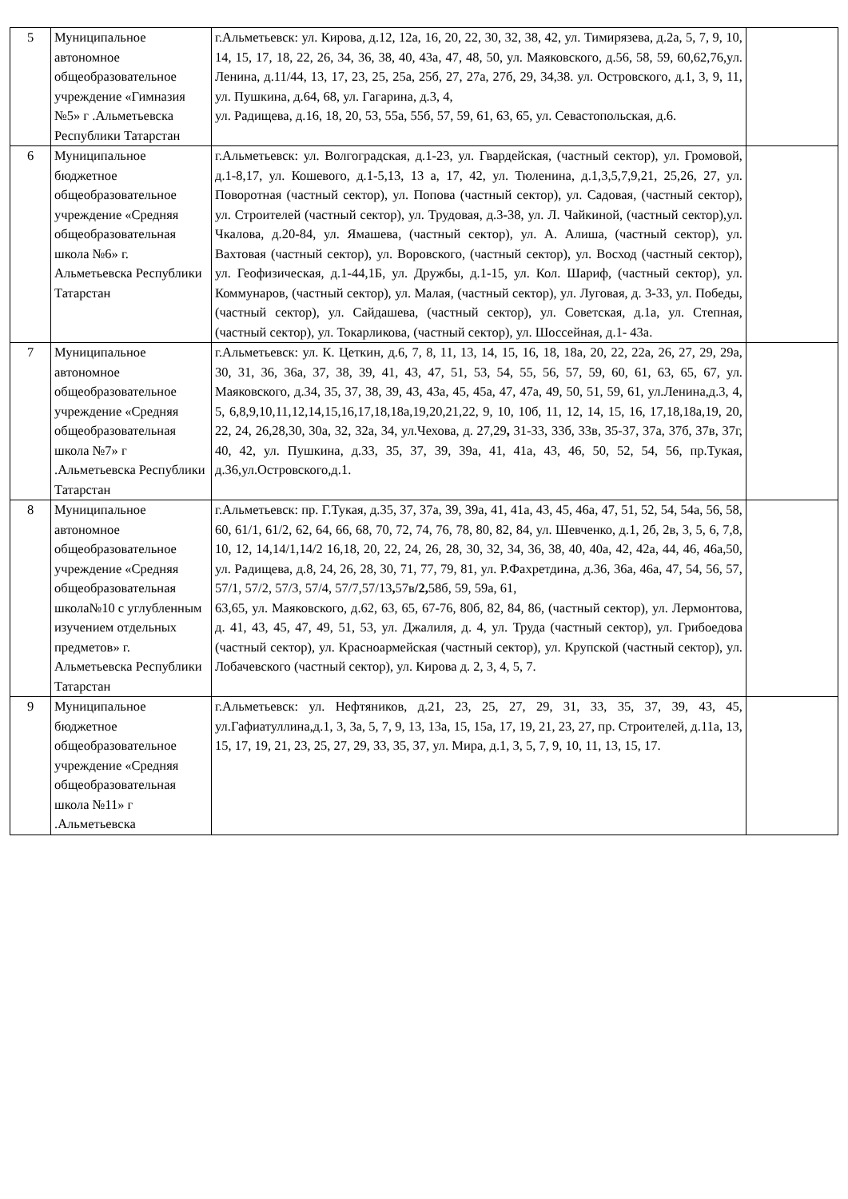| 5 | Муниципальное автономное общеобразовательное учреждение «Гимназия №5» г .Альметьевска Республики Татарстан | г.Альметьевск: ул. Кирова, д.12, 12а, 16, 20, 22, 30, 32, 38, 42, ул. Тимирязева, д.2а, 5, 7, 9, 10, 14, 15, 17, 18, 22, 26, 34, 36, 38, 40, 43а, 47, 48, 50, ул. Маяковского, д.56, 58, 59, 60,62,76,ул. Ленина, д.11/44, 13, 17, 23, 25, 25а, 25б, 27, 27а, 27б, 29, 34,38. ул. Островского, д.1, 3, 9, 11, ул. Пушкина, д.64, 68, ул. Гагарина, д.3, 4, ул. Радищева, д.16, 18, 20, 53, 55а, 55б, 57, 59, 61, 63, 65, ул. Севастопольская, д.6. | |
| 6 | Муниципальное бюджетное общеобразовательное учреждение «Средняя общеобразовательная школа №6» г. Альметьевска Республики Татарстан | г.Альметьевск: ул. Волгоградская, д.1-23, ул. Гвардейская, (частный сектор), ул. Громовой, д.1-8,17, ул. Кошевого, д.1-5,13, 13 а, 17, 42, ул. Тюленина, д.1,3,5,7,9,21, 25,26, 27, ул. Поворотная (частный сектор), ул. Попова (частный сектор), ул. Садовая, (частный сектор), ул. Строителей (частный сектор), ул. Трудовая, д.3-38, ул. Л. Чайкиной, (частный сектор),ул. Чкалова, д.20-84, ул. Ямашева, (частный сектор), ул. А. Алиша, (частный сектор), ул. Вахтовая (частный сектор), ул. Воровского, (частный сектор), ул. Восход (частный сектор), ул. Геофизическая, д.1-44,1Б, ул. Дружбы, д.1-15, ул. Кол. Шариф, (частный сектор), ул. Коммунаров, (частный сектор), ул. Малая, (частный сектор), ул. Луговая, д. 3-33, ул. Победы, (частный сектор), ул. Сайдашева, (частный сектор), ул. Советская, д.1а, ул. Степная, (частный сектор), ул. Токарликова, (частный сектор), ул. Шоссейная, д.1- 43а. | |
| 7 | Муниципальное автономное общеобразовательное учреждение «Средняя общеобразовательная школа №7» г .Альметьевска Республики Татарстан | г.Альметьевск: ул. К. Цеткин, д.6, 7, 8, 11, 13, 14, 15, 16, 18, 18а, 20, 22, 22а, 26, 27, 29, 29а, 30, 31, 36, 36а, 37, 38, 39, 41, 43, 47, 51, 53, 54, 55, 56, 57, 59, 60, 61, 63, 65, 67, ул. Маяковского, д.34, 35, 37, 38, 39, 43, 43а, 45, 45а, 47, 47а, 49, 50, 51, 59, 61, ул.Ленина,д.3, 4, 5, 6,8,9,10,11,12,14,15,16,17,18,18а,19,20,21,22, 9, 10, 10б, 11, 12, 14, 15, 16, 17,18,18а,19, 20, 22, 24, 26,28,30, 30а, 32, 32а, 34, ул.Чехова, д. 27,29 , 31-33, 33б, 33в, 35-37, 37а, 37б, 37в, 37г, 40, 42, ул. Пушкина, д.33, 35, 37, 39, 39а, 41, 41а, 43, 46, 50, 52, 54, 56, пр.Тукая, д.36,ул.Островского,д.1. | |
| 8 | Муниципальное автономное общеобразовательное учреждение «Средняя общеобразовательная школа№10 с углубленным изучением отдельных предметов» г. Альметьевска Республики Татарстан | г.Альметьевск: пр. Г.Тукая, д.35, 37, 37а, 39, 39а, 41, 41а, 43, 45, 46а, 47, 51, 52, 54, 54а, 56, 58, 60, 61/1, 61/2, 62, 64, 66, 68, 70, 72, 74, 76, 78, 80, 82, 84, ул. Шевченко, д.1, 2б, 2в, 3, 5, 6, 7,8, 10, 12, 14,14/1,14/2 16,18, 20, 22, 24, 26, 28, 30, 32, 34, 36, 38, 40, 40а, 42, 42а, 44, 46, 46а,50, ул. Радищева, д.8, 24, 26, 28, 30, 71, 77, 79, 81, ул. Р.Фахретдина, д.36, 36а, 46а, 47, 54, 56, 57, 57/1, 57/2, 57/3, 57/4, 57/7,57/13 , 57в /2, 58б, 59, 59а, 61, 63,65, ул. Маяковского, д.62, 63, 65, 67-76, 80б, 82, 84, 86, (частный сектор), ул. Лермонтова, д. 41, 43, 45, 47, 49, 51, 53, ул. Джалиля, д. 4, ул. Труда (частный сектор), ул. Грибоедова (частный сектор), ул. Красноармейская (частный сектор), ул. Крупской (частный сектор), ул. Лобачевского (частный сектор), ул. Кирова д. 2, 3, 4, 5, 7. | |
| 9 | Муниципальное бюджетное общеобразовательное учреждение «Средняя общеобразовательная школа №11» г .Альметьевска | г.Альметьевск: ул. Нефтяников, д.21, 23, 25, 27, 29, 31, 33, 35, 37, 39, 43, 45, ул.Гафиатуллина,д.1, 3, 3а, 5, 7, 9, 13, 13а, 15, 15а, 17, 19, 21, 23, 27, пр. Строителей, д.11а, 13, 15, 17, 19, 21, 23, 25, 27, 29, 33, 35, 37, ул. Мира, д.1, 3, 5, 7, 9, 10, 11, 13, 15, 17. | |